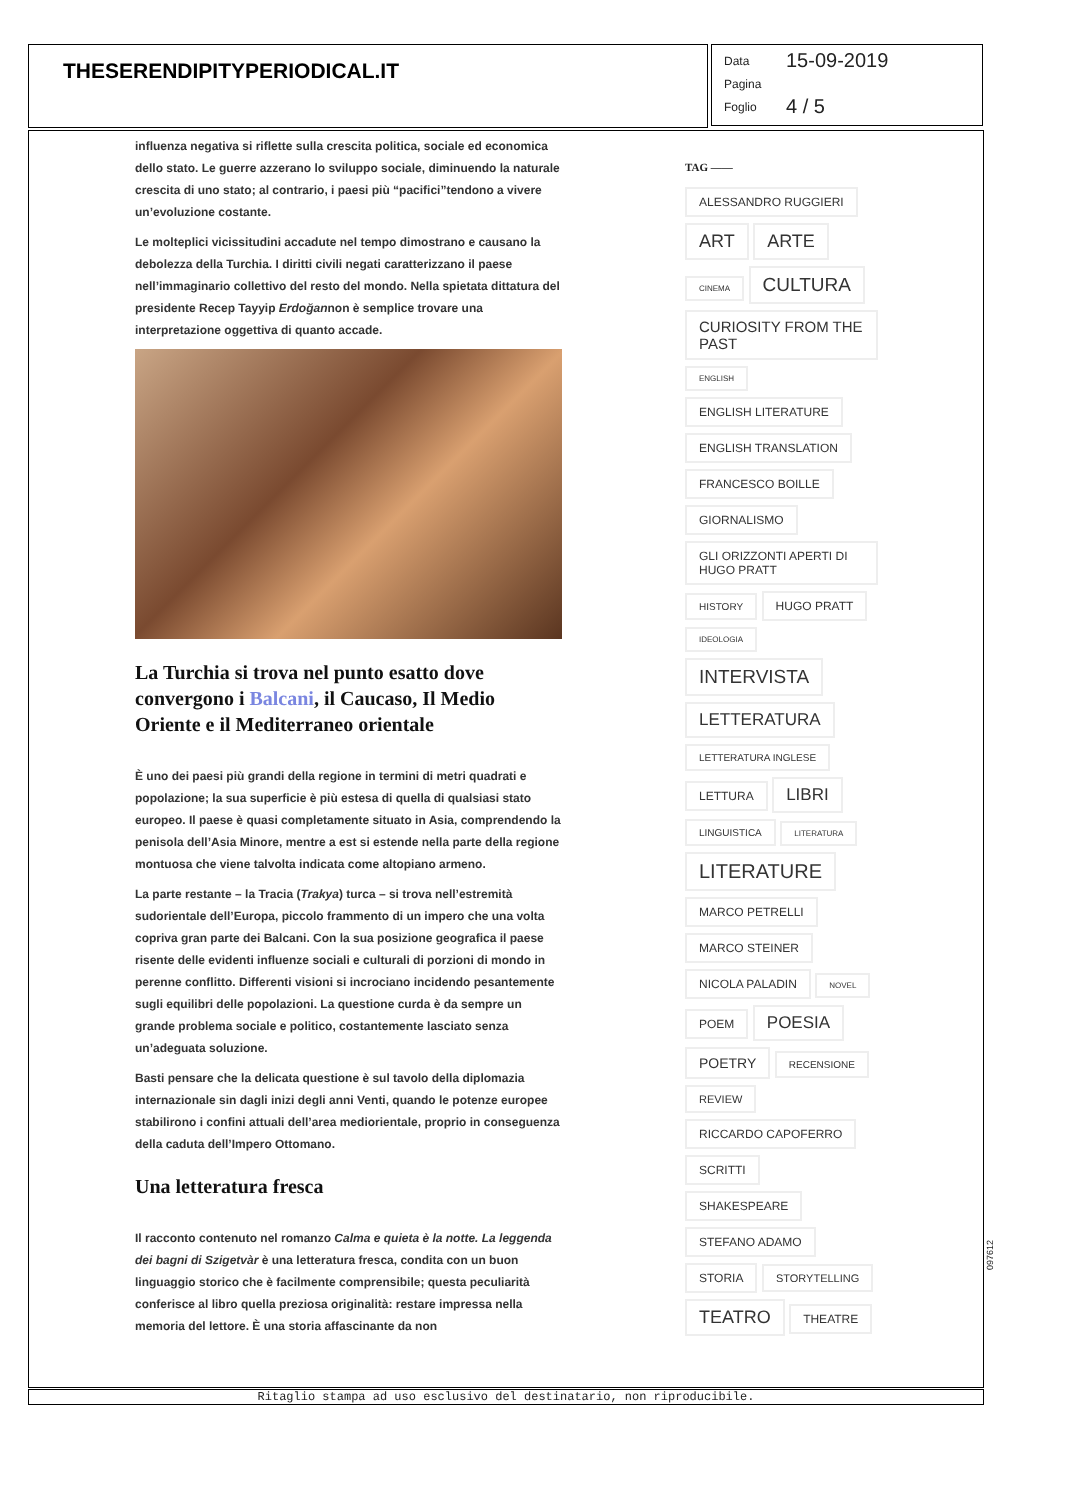THESERENDIPITYPERIODICAL.IT
Data 15-09-2019
Pagina
Foglio 4 / 5
influenza negativa si riflette sulla crescita politica, sociale ed economica dello stato. Le guerre azzerano lo sviluppo sociale, diminuendo la naturale crescita di uno stato; al contrario, i paesi più “pacifici”tendono a vivere un’evoluzione costante.
Le molteplici vicissitudini accadute nel tempo dimostrano e causano la debolezza della Turchia. I diritti civili negati caratterizzano il paese nell’immaginario collettivo del resto del mondo. Nella spietata dittatura del presidente Recep Tayyip Erdoğannon è semplice trovare una interpretazione oggettiva di quanto accade.
La Turchia si trova nel punto esatto dove convergono i Balcani, il Caucaso, Il Medio Oriente e il Mediterraneo orientale
È uno dei paesi più grandi della regione in termini di metri quadrati e popolazione; la sua superficie è più estesa di quella di qualsiasi stato europeo. Il paese è quasi completamente situato in Asia, comprendendo la penisola dell’Asia Minore, mentre a est si estende nella parte della regione montuosa che viene talvolta indicata come altopiano armeno.
La parte restante – la Tracia (Trakya) turca – si trova nell’estremità sudorientale dell’Europa, piccolo frammento di un impero che una volta copriva gran parte dei Balcani. Con la sua posizione geografica il paese risente delle evidenti influenze sociali e culturali di porzioni di mondo in perenne conflitto. Differenti visioni si incrociano incidendo pesantemente sugli equilibri delle popolazioni. La questione curda è da sempre un grande problema sociale e politico, costantemente lasciato senza un’adeguata soluzione.
Basti pensare che la delicata questione è sul tavolo della diplomazia internazionale sin dagli inizi degli anni Venti, quando le potenze europee stabilirono i confini attuali dell’area mediorientale, proprio in conseguenza della caduta dell’Impero Ottomano.
Una letteratura fresca
Il racconto contenuto nel romanzo Calma e quieta è la notte. La leggenda dei bagni di Szigetvàr è una letteratura fresca, condita con un buon linguaggio storico che è facilmente comprensibile; questa peculiarità conferisce al libro quella preziosa originalità: restare impressa nella memoria del lettore. È una storia affascinante da non
TAG ——
ALESSANDRO RUGGIERI
ART ARTE
CINEMA CULTURA
CURIOSITY FROM THE PAST
ENGLISH
ENGLISH LITERATURE
ENGLISH TRANSLATION
FRANCESCO BOILLE
GIORNALISMO
GLI ORIZZONTI APERTI DI HUGO PRATT
HISTORY HUGO PRATT
IDEOLOGIA
INTERVISTA
LETTERATURA
LETTERATURA INGLESE
LETTURA LIBRI
LINGUISTICA LITERATURA
LITERATURE
MARCO PETRELLI
MARCO STEINER
NICOLA PALADIN NOVEL
POEM POESIA
POETRY RECENSIONE
REVIEW
RICCARDO CAPOFERRO
SCRITTI
SHAKESPEARE
STEFANO ADAMO
STORIA STORYTELLING
TEATRO THEATRE
Ritaglio stampa ad uso esclusivo del destinatario, non riproducibile.
097612